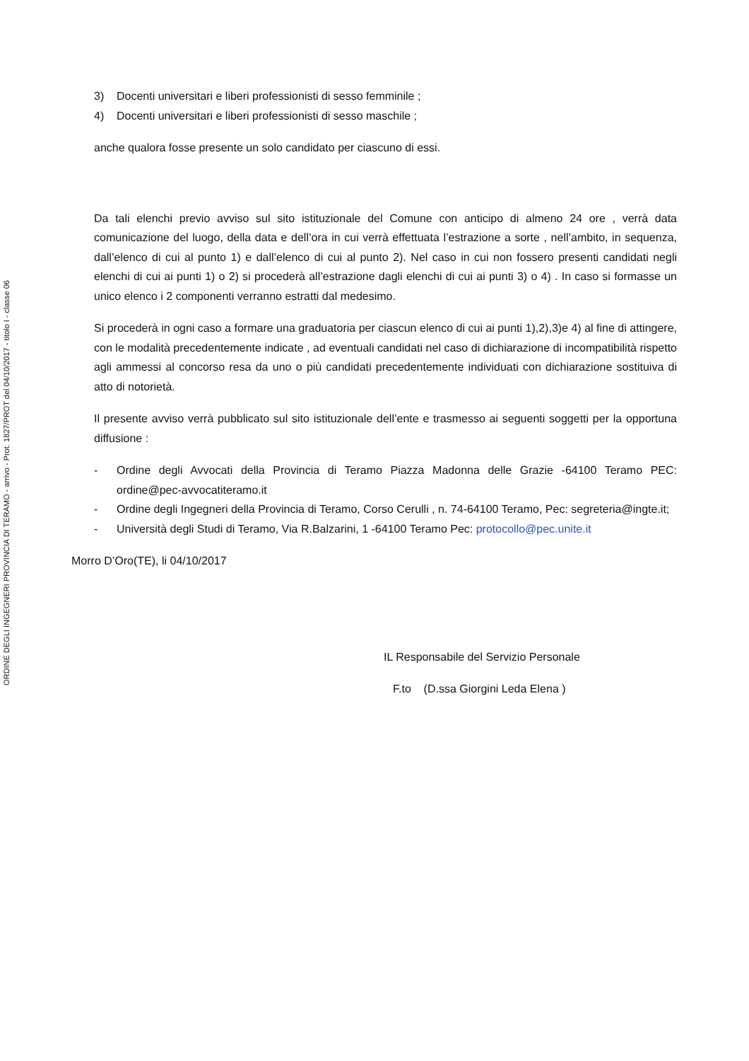ORDINE DEGLI INGEGNERI PROVINCIA DI TERAMO - arrivo - Prot. 1827/PROT del 04/10/2017 - titolo I - classe 06
3) Docenti universitari e liberi professionisti di sesso femminile ;
4) Docenti universitari e liberi professionisti di sesso maschile ;
anche qualora fosse presente un solo candidato per ciascuno di essi.
Da tali elenchi previo avviso sul sito istituzionale del Comune con anticipo di almeno 24 ore , verrà data comunicazione del luogo, della data e dell’ora in cui verrà effettuata l’estrazione a sorte , nell’ambito, in sequenza, dall’elenco di cui al punto 1) e dall’elenco di cui al punto 2). Nel caso in cui non fossero presenti candidati negli elenchi di cui ai punti 1) o 2) si procederà all’estrazione dagli elenchi di cui ai punti 3) o 4) . In caso si formasse un unico elenco i 2 componenti verranno estratti dal medesimo.
Si procederà in ogni caso a formare una graduatoria per ciascun elenco di cui ai punti 1),2),3)e 4) al fine di attingere, con le modalità precedentemente indicate , ad eventuali candidati nel caso di dichiarazione di incompatibilità rispetto agli ammessi al concorso resa da uno o più candidati precedentemente individuati con dichiarazione sostituiva di atto di notorietà.
Il presente avviso verrà pubblicato sul sito istituzionale dell’ente e trasmesso ai seguenti soggetti per la opportuna diffusione :
- Ordine degli Avvocati della Provincia di Teramo Piazza Madonna delle Grazie -64100 Teramo PEC: ordine@pec-avvocatiteramo.it
- Ordine degli Ingegneri della Provincia di Teramo, Corso Cerulli , n. 74-64100 Teramo, Pec: segreteria@ingte.it;
- Università degli Studi di Teramo, Via R.Balzarini, 1 -64100 Teramo Pec: protocollo@pec.unite.it
Morro D’Oro(TE), li 04/10/2017
IL Responsabile del Servizio Personale
F.to (D.ssa Giorgini Leda Elena )